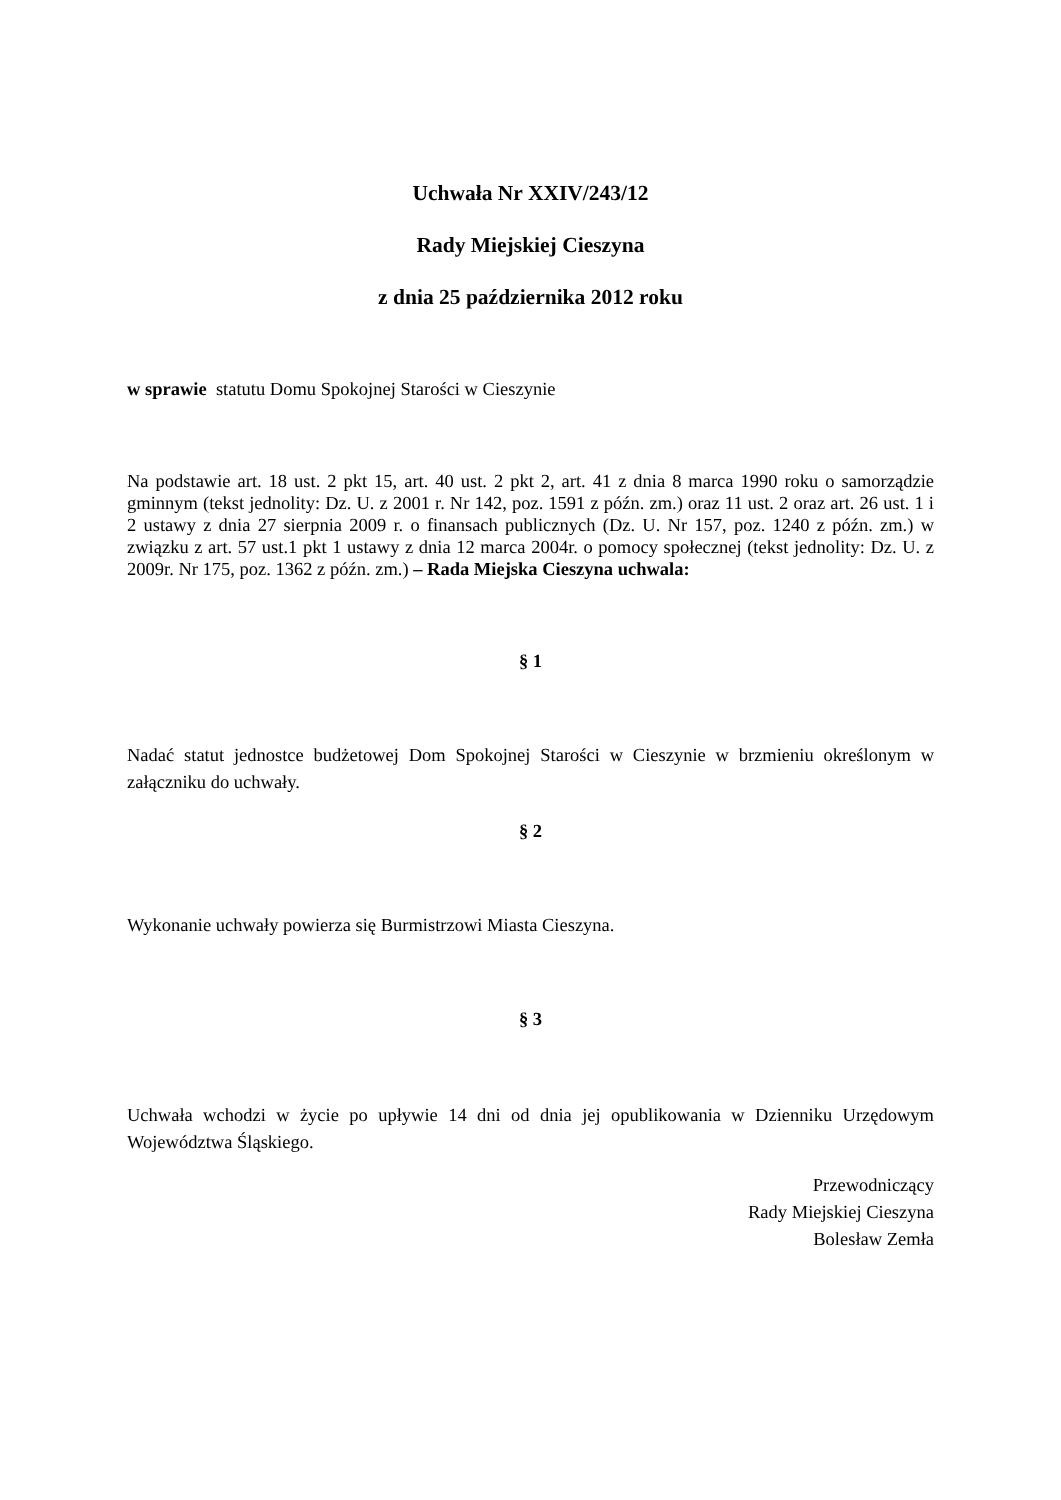Uchwała Nr XXIV/243/12
Rady Miejskiej Cieszyna
z dnia 25 października 2012 roku
w sprawie statutu Domu Spokojnej Starości w Cieszynie
Na podstawie art. 18 ust. 2 pkt 15, art. 40 ust. 2 pkt 2, art. 41 z dnia 8 marca 1990 roku o samorządzie gminnym (tekst jednolity: Dz. U. z 2001 r. Nr 142, poz. 1591 z późn. zm.) oraz 11 ust. 2 oraz art. 26 ust. 1 i 2 ustawy z dnia 27 sierpnia 2009 r. o finansach publicznych (Dz. U. Nr 157, poz. 1240 z późn. zm.) w związku z art. 57 ust.1 pkt 1 ustawy z dnia 12 marca 2004r. o pomocy społecznej (tekst jednolity: Dz. U. z 2009r. Nr 175, poz. 1362 z późn. zm.) – Rada Miejska Cieszyna uchwala:
§ 1
Nadać statut jednostce budżetowej Dom Spokojnej Starości w Cieszynie w brzmieniu określonym w załączniku do uchwały.
§ 2
Wykonanie uchwały powierza się Burmistrzowi Miasta Cieszyna.
§ 3
Uchwała wchodzi w życie po upływie 14 dni od dnia jej opublikowania w Dzienniku Urzędowym Województwa Śląskiego.
Przewodniczący
Rady Miejskiej Cieszyna
Bolesław Zemła